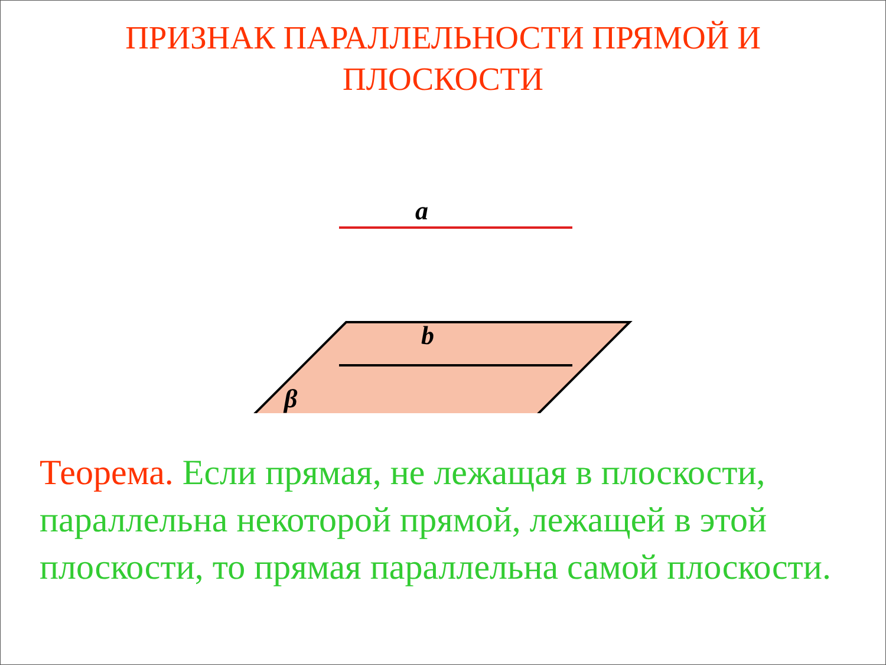ПРИЗНАК ПАРАЛЛЕЛЬНОСТИ ПРЯМОЙ И
ПЛОСКОСТИ
a
b
β
Теорема. Если прямая, не лежащая в плоскости, параллельна некоторой прямой, лежащей в этой плоскости, то прямая параллельна самой плоскости.